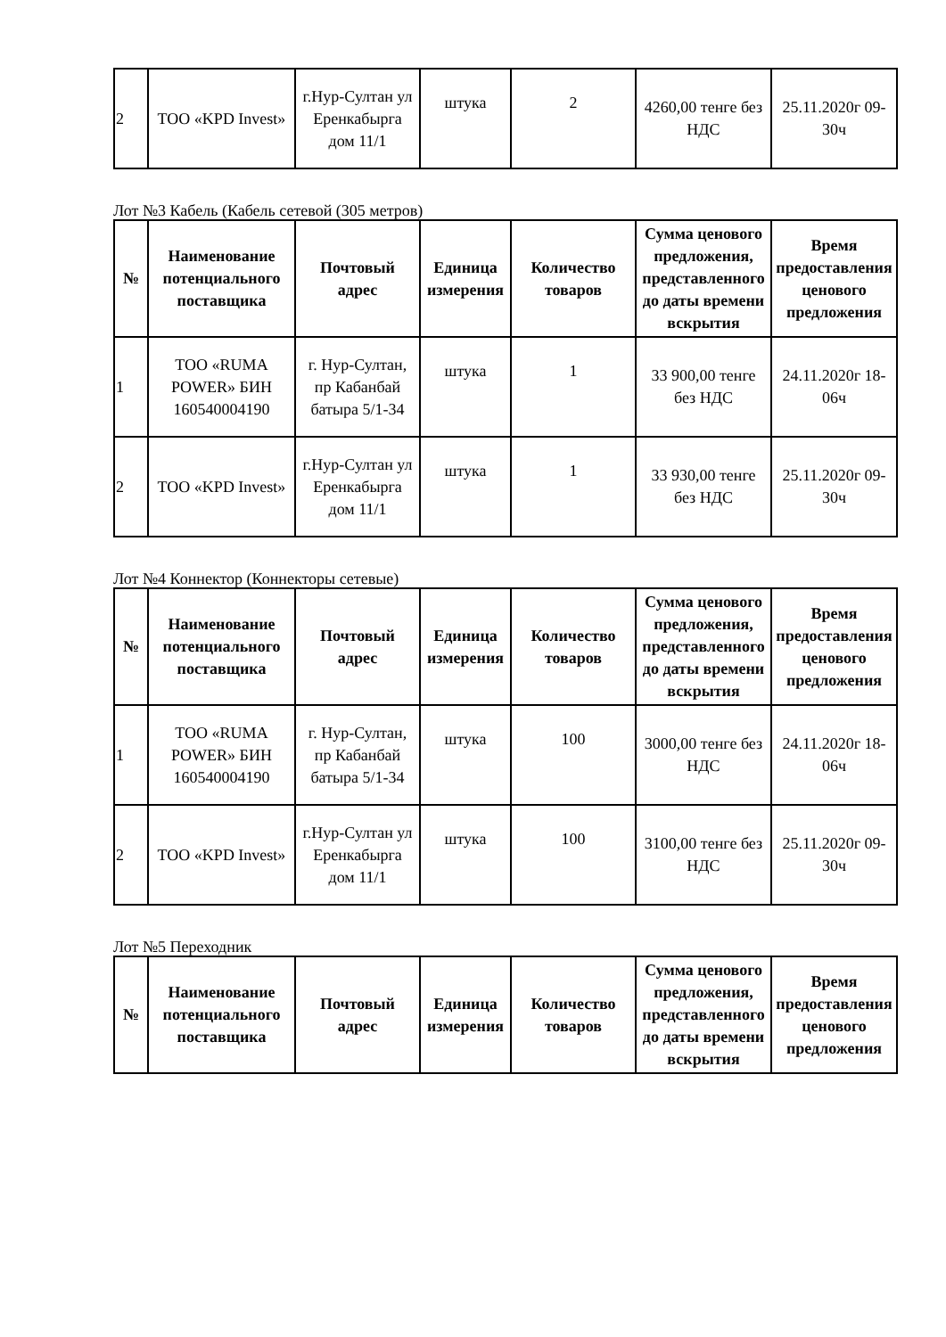| 2 | ТОО «KPD Invest» | г.Нур-Султан ул Еренкабырга дом 11/1 | штука | 2 | 4260,00 тенге без НДС | 25.11.2020г 09-30ч |
Лот №3 Кабель (Кабель сетевой (305 метров)
| № | Наименование потенциального поставщика | Почтовый адрес | Единица измерения | Количество товаров | Сумма ценового предложения, представленного до даты времени вскрытия | Время предоставления ценового предложения |
| --- | --- | --- | --- | --- | --- | --- |
| 1 | ТОО «RUMA POWER» БИН 160540004190 | г. Нур-Султан, пр Кабанбай батыра 5/1-34 | штука | 1 | 33 900,00 тенге без НДС | 24.11.2020г 18-06ч |
| 2 | ТОО «KPD Invest» | г.Нур-Султан ул Еренкабырга дом 11/1 | штука | 1 | 33 930,00 тенге без НДС | 25.11.2020г 09-30ч |
Лот №4 Коннектор (Коннекторы сетевые)
| № | Наименование потенциального поставщика | Почтовый адрес | Единица измерения | Количество товаров | Сумма ценового предложения, представленного до даты времени вскрытия | Время предоставления ценового предложения |
| --- | --- | --- | --- | --- | --- | --- |
| 1 | ТОО «RUMA POWER» БИН 160540004190 | г. Нур-Султан, пр Кабанбай батыра 5/1-34 | штука | 100 | 3000,00 тенге без НДС | 24.11.2020г 18-06ч |
| 2 | ТОО «KPD Invest» | г.Нур-Султан ул Еренкабырга дом 11/1 | штука | 100 | 3100,00 тенге без НДС | 25.11.2020г 09-30ч |
Лот №5 Переходник
| № | Наименование потенциального поставщика | Почтовый адрес | Единица измерения | Количество товаров | Сумма ценового предложения, представленного до даты времени вскрытия | Время предоставления ценового предложения |
| --- | --- | --- | --- | --- | --- | --- |